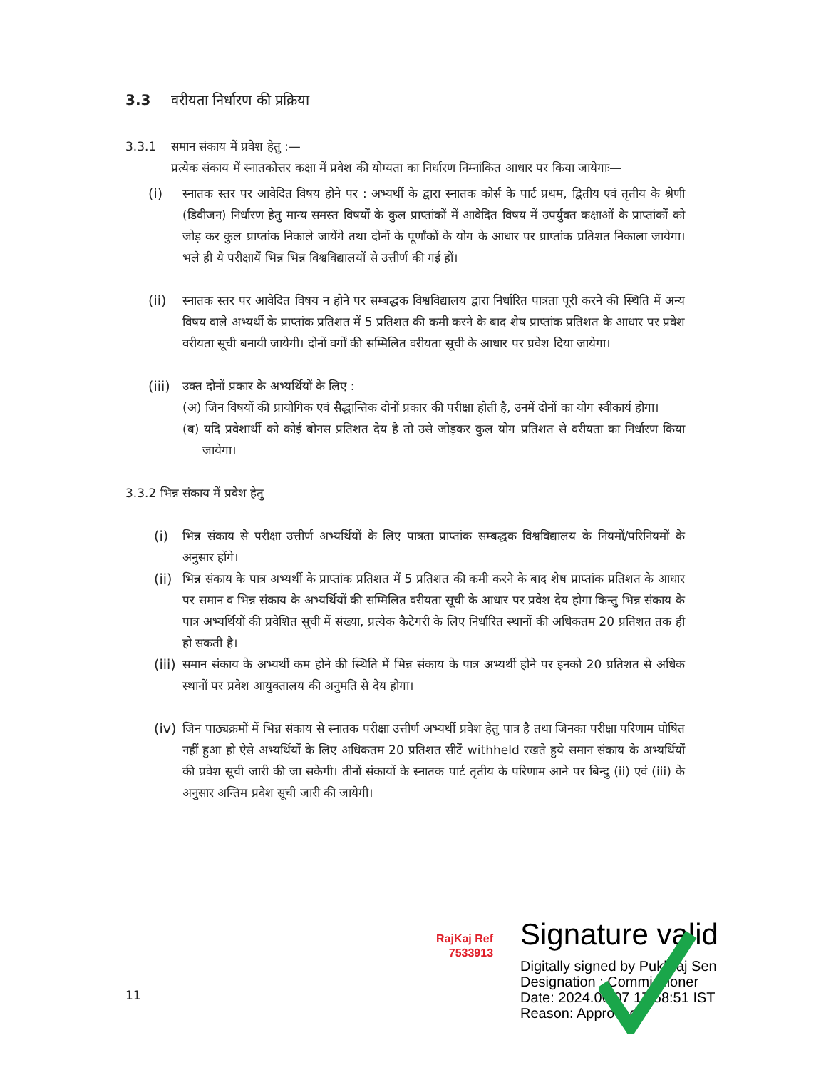3.3 वरीयता निर्धारण की प्रक्रिया
3.3.1 समान संकाय में प्रवेश हेतु :—
प्रत्येक संकाय में स्नातकोत्तर कक्षा में प्रवेश की योग्यता का निर्धारण निम्नांकित आधार पर किया जायेगाः—
(i) स्नातक स्तर पर आवेदित विषय होने पर : अभ्यर्थी के द्वारा स्नातक कोर्स के पार्ट प्रथम, द्वितीय एवं तृतीय के श्रेणी (डिवीजन) निर्धारण हेतु मान्य समस्त विषयों के कुल प्राप्तांकों में आवेदित विषय में उपर्युक्त कक्षाओं के प्राप्तांकों को जोड़ कर कुल प्राप्तांक निकाले जायेंगे तथा दोनों के पूर्णांकों के योग के आधार पर प्राप्तांक प्रतिशत निकाला जायेगा। भले ही ये परीक्षायें भिन्न भिन्न विश्वविद्यालयों से उत्तीर्ण की गई हों।
(ii) स्नातक स्तर पर आवेदित विषय न होने पर सम्बद्धक विश्वविद्यालय द्वारा निर्धारित पात्रता पूरी करने की स्थिति में अन्य विषय वाले अभ्यर्थी के प्राप्तांक प्रतिशत में 5 प्रतिशत की कमी करने के बाद शेष प्राप्तांक प्रतिशत के आधार पर प्रवेश वरीयता सूची बनायी जायेगी। दोनों वर्गों की सम्मिलित वरीयता सूची के आधार पर प्रवेश दिया जायेगा।
(iii)
उक्त दोनों प्रकार के अभ्यर्थियों के लिए :
(अ) जिन विषयों की प्रायोगिक एवं सैद्धान्तिक दोनों प्रकार की परीक्षा होती है, उनमें दोनों का योग स्वीकार्य होगा।
(ब) यदि प्रवेशार्थी को कोई बोनस प्रतिशत देय है तो उसे जोड़कर कुल योग प्रतिशत से वरीयता का निर्धारण किया जायेगा।
3.3.2 भिन्न संकाय में प्रवेश हेतु
(i) भिन्न संकाय से परीक्षा उत्तीर्ण अभ्यर्थियों के लिए पात्रता प्राप्तांक सम्बद्धक विश्वविद्यालय के नियमों/परिनियमों के अनुसार होंगे।
(ii)
भिन्न संकाय के पात्र अभ्यर्थी के प्राप्तांक प्रतिशत में 5 प्रतिशत की कमी करने के बाद शेष प्राप्तांक प्रतिशत के आधार पर समान व भिन्न संकाय के अभ्यर्थियों की सम्मिलित वरीयता सूची के आधार पर प्रवेश देय होगा किन्तु भिन्न संकाय के पात्र अभ्यर्थियों की प्रवेशित सूची में संख्या, प्रत्येक कैटेगरी के लिए निर्धारित स्थानों की अधिकतम 20 प्रतिशत तक ही हो सकती है।
(iii)
समान संकाय के अभ्यर्थी कम होने की स्थिति में भिन्न संकाय के पात्र अभ्यर्थी होने पर इनको 20 प्रतिशत से अधिक स्थानों पर प्रवेश आयुक्तालय की अनुमति से देय होगा।
(iv)
जिन पाठ्यक्रमों में भिन्न संकाय से स्नातक परीक्षा उत्तीर्ण अभ्यर्थी प्रवेश हेतु पात्र है तथा जिनका परीक्षा परिणाम घोषित नहीं हुआ हो ऐसे अभ्यर्थियों के लिए अधिकतम 20 प्रतिशत सीटें withheld रखते हुये समान संकाय के अभ्यर्थियों की प्रवेश सूची जारी की जा सकेगी। तीनों संकायों के स्नातक पार्ट तृतीय के परिणाम आने पर बिन्दु (ii) एवं (iii) के अनुसार अन्तिम प्रवेश सूची जारी की जायेगी।
RajKaj Ref
7533913
Signature valid
Digitally signed by Pukhraj Sen
Designation : Commissioner
Date: 2024.06.07 17:58:51 IST
Reason: Approved
11